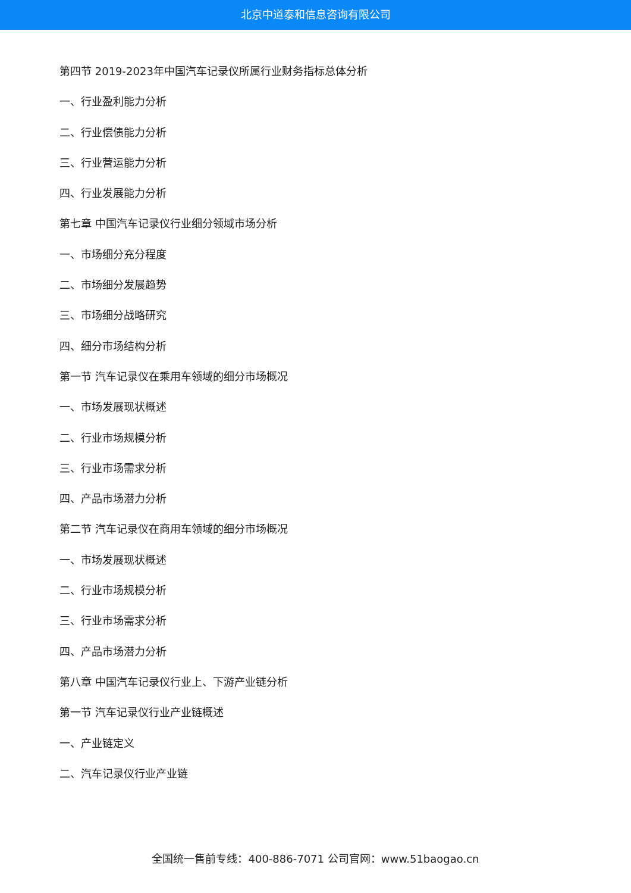北京中道泰和信息咨询有限公司
第四节 2019-2023年中国汽车记录仪所属行业财务指标总体分析
一、行业盈利能力分析
二、行业偿债能力分析
三、行业营运能力分析
四、行业发展能力分析
第七章 中国汽车记录仪行业细分领域市场分析
一、市场细分充分程度
二、市场细分发展趋势
三、市场细分战略研究
四、细分市场结构分析
第一节 汽车记录仪在乘用车领域的细分市场概况
一、市场发展现状概述
二、行业市场规模分析
三、行业市场需求分析
四、产品市场潜力分析
第二节 汽车记录仪在商用车领域的细分市场概况
一、市场发展现状概述
二、行业市场规模分析
三、行业市场需求分析
四、产品市场潜力分析
第八章 中国汽车记录仪行业上、下游产业链分析
第一节 汽车记录仪行业产业链概述
一、产业链定义
二、汽车记录仪行业产业链
全国统一售前专线：400-886-7071 公司官网：www.51baogao.cn